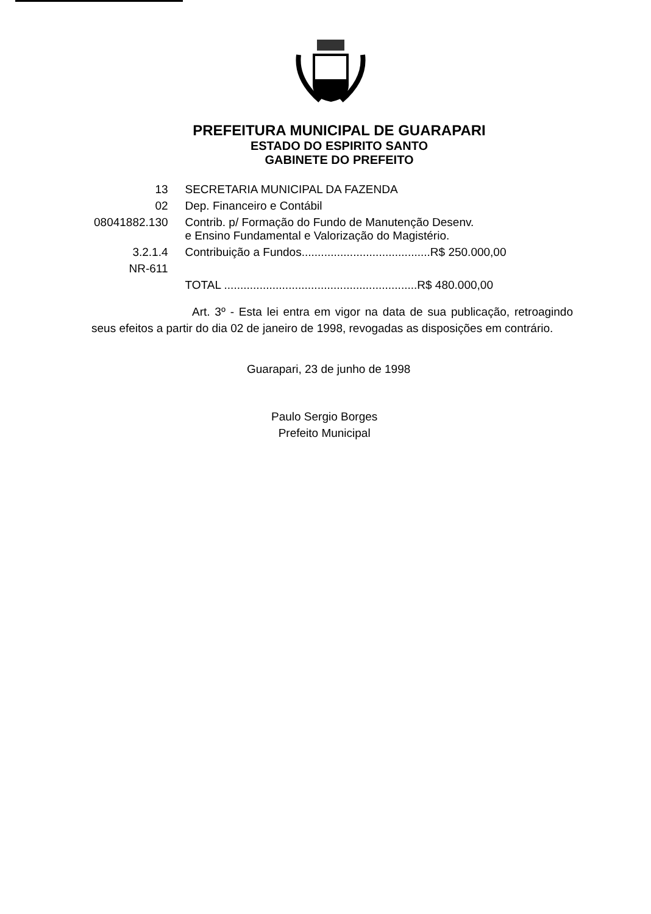PREFEITURA MUNICIPAL DE GUARAPARI
ESTADO DO ESPIRITO SANTO
GABINETE DO PREFEITO
| 13 | SECRETARIA MUNICIPAL DA FAZENDA |
| 02 | Dep. Financeiro e Contábil |
| 08041882.130 | Contrib. p/ Formação do Fundo de Manutenção Desenv. e Ensino Fundamental e Valorização do Magistério. |
| 3.2.1.4 | Contribuição a Fundos........................................R$ 250.000,00 |
| NR-611 | |
| | TOTAL ............................................................R$ 480.000,00 |
Art. 3º - Esta lei entra em vigor na data de sua publicação, retroagindo seus efeitos a partir do dia 02 de janeiro de 1998, revogadas as disposições em contrário.
Guarapari, 23 de junho de 1998
Paulo Sergio Borges
Prefeito Municipal